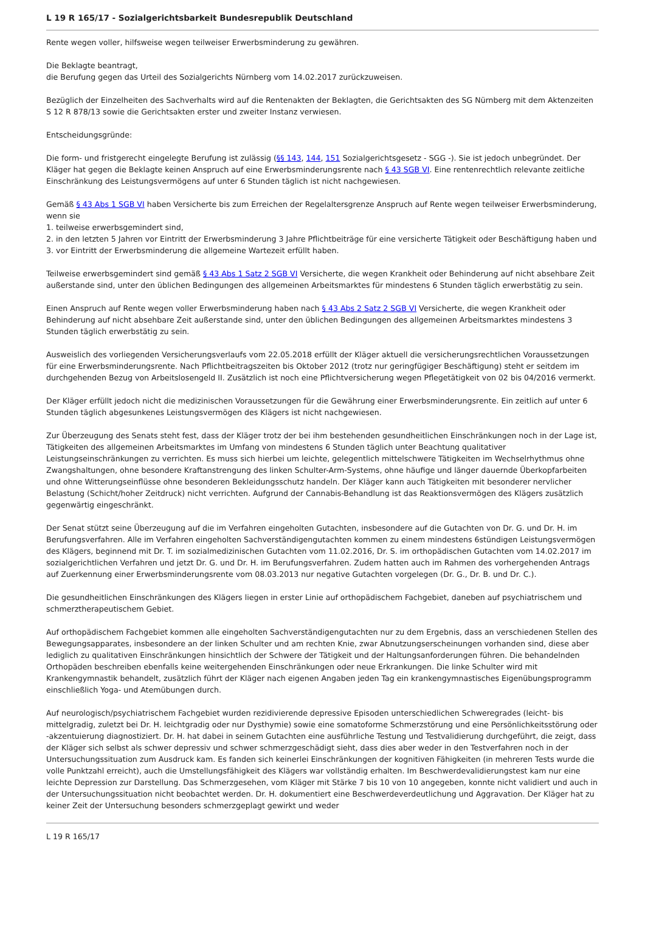L 19 R 165/17 - Sozialgerichtsbarkeit Bundesrepublik Deutschland
Rente wegen voller, hilfsweise wegen teilweiser Erwerbsminderung zu gewähren.
Die Beklagte beantragt,
die Berufung gegen das Urteil des Sozialgerichts Nürnberg vom 14.02.2017 zurückzuweisen.
Bezüglich der Einzelheiten des Sachverhalts wird auf die Rentenakten der Beklagten, die Gerichtsakten des SG Nürnberg mit dem Aktenzeiten S 12 R 878/13 sowie die Gerichtsakten erster und zweiter Instanz verwiesen.
Entscheidungsgründe:
Die form- und fristgerecht eingelegte Berufung ist zulässig (§§ 143, 144, 151 Sozialgerichtsgesetz - SGG -). Sie ist jedoch unbegründet. Der Kläger hat gegen die Beklagte keinen Anspruch auf eine Erwerbsminderungsrente nach § 43 SGB VI. Eine rentenrechtlich relevante zeitliche Einschränkung des Leistungsvermögens auf unter 6 Stunden täglich ist nicht nachgewiesen.
Gemäß § 43 Abs 1 SGB VI haben Versicherte bis zum Erreichen der Regelaltersgrenze Anspruch auf Rente wegen teilweiser Erwerbsminderung, wenn sie
1. teilweise erwerbsgemindert sind,
2. in den letzten 5 Jahren vor Eintritt der Erwerbsminderung 3 Jahre Pflichtbeiträge für eine versicherte Tätigkeit oder Beschäftigung haben und
3. vor Eintritt der Erwerbsminderung die allgemeine Wartezeit erfüllt haben.
Teilweise erwerbsgemindert sind gemäß § 43 Abs 1 Satz 2 SGB VI Versicherte, die wegen Krankheit oder Behinderung auf nicht absehbare Zeit außerstande sind, unter den üblichen Bedingungen des allgemeinen Arbeitsmarktes für mindestens 6 Stunden täglich erwerbstätig zu sein.
Einen Anspruch auf Rente wegen voller Erwerbsminderung haben nach § 43 Abs 2 Satz 2 SGB VI Versicherte, die wegen Krankheit oder Behinderung auf nicht absehbare Zeit außerstande sind, unter den üblichen Bedingungen des allgemeinen Arbeitsmarktes mindestens 3 Stunden täglich erwerbstätig zu sein.
Ausweislich des vorliegenden Versicherungsverlaufs vom 22.05.2018 erfüllt der Kläger aktuell die versicherungsrechtlichen Voraussetzungen für eine Erwerbsminderungsrente. Nach Pflichtbeitragszeiten bis Oktober 2012 (trotz nur geringfügiger Beschäftigung) steht er seitdem im durchgehenden Bezug von Arbeitslosengeld II. Zusätzlich ist noch eine Pflichtversicherung wegen Pflegetätigkeit von 02 bis 04/2016 vermerkt.
Der Kläger erfüllt jedoch nicht die medizinischen Voraussetzungen für die Gewährung einer Erwerbsminderungsrente. Ein zeitlich auf unter 6 Stunden täglich abgesunkenes Leistungsvermögen des Klägers ist nicht nachgewiesen.
Zur Überzeugung des Senats steht fest, dass der Kläger trotz der bei ihm bestehenden gesundheitlichen Einschränkungen noch in der Lage ist, Tätigkeiten des allgemeinen Arbeitsmarktes im Umfang von mindestens 6 Stunden täglich unter Beachtung qualitativer Leistungseinschränkungen zu verrichten. Es muss sich hierbei um leichte, gelegentlich mittelschwere Tätigkeiten im Wechselrhythmus ohne Zwangshaltungen, ohne besondere Kraftanstrengung des linken Schulter-Arm-Systems, ohne häufige und länger dauernde Überkopfarbeiten und ohne Witterungseinflüsse ohne besonderen Bekleidungsschutz handeln. Der Kläger kann auch Tätigkeiten mit besonderer nervlicher Belastung (Schicht/hoher Zeitdruck) nicht verrichten. Aufgrund der Cannabis-Behandlung ist das Reaktionsvermögen des Klägers zusätzlich gegenwärtig eingeschränkt.
Der Senat stützt seine Überzeugung auf die im Verfahren eingeholten Gutachten, insbesondere auf die Gutachten von Dr. G. und Dr. H. im Berufungsverfahren. Alle im Verfahren eingeholten Sachverständigengutachten kommen zu einem mindestens 6stündigen Leistungsvermögen des Klägers, beginnend mit Dr. T. im sozialmedizinischen Gutachten vom 11.02.2016, Dr. S. im orthopädischen Gutachten vom 14.02.2017 im sozialgerichtlichen Verfahren und jetzt Dr. G. und Dr. H. im Berufungsverfahren. Zudem hatten auch im Rahmen des vorhergehenden Antrags auf Zuerkennung einer Erwerbsminderungsrente vom 08.03.2013 nur negative Gutachten vorgelegen (Dr. G., Dr. B. und Dr. C.).
Die gesundheitlichen Einschränkungen des Klägers liegen in erster Linie auf orthopädischem Fachgebiet, daneben auf psychiatrischem und schmerztherapeutischem Gebiet.
Auf orthopädischem Fachgebiet kommen alle eingeholten Sachverständigengutachten nur zu dem Ergebnis, dass an verschiedenen Stellen des Bewegungsapparates, insbesondere an der linken Schulter und am rechten Knie, zwar Abnutzungserscheinungen vorhanden sind, diese aber lediglich zu qualitativen Einschränkungen hinsichtlich der Schwere der Tätigkeit und der Haltungsanforderungen führen. Die behandelnden Orthopäden beschreiben ebenfalls keine weitergehenden Einschränkungen oder neue Erkrankungen. Die linke Schulter wird mit Krankengymnastik behandelt, zusätzlich führt der Kläger nach eigenen Angaben jeden Tag ein krankengymnastisches Eigenübungsprogramm einschließlich Yoga- und Atemübungen durch.
Auf neurologisch/psychiatrischem Fachgebiet wurden rezidivierende depressive Episoden unterschiedlichen Schweregrades (leicht- bis mittelgradig, zuletzt bei Dr. H. leichtgradig oder nur Dysthymie) sowie eine somatoforme Schmerzstörung und eine Persönlichkeitsstörung oder -akzentuierung diagnostiziert. Dr. H. hat dabei in seinem Gutachten eine ausführliche Testung und Testvalidierung durchgeführt, die zeigt, dass der Kläger sich selbst als schwer depressiv und schwer schmerzgeschädigt sieht, dass dies aber weder in den Testverfahren noch in der Untersuchungssituation zum Ausdruck kam. Es fanden sich keinerlei Einschränkungen der kognitiven Fähigkeiten (in mehreren Tests wurde die volle Punktzahl erreicht), auch die Umstellungsfähigkeit des Klägers war vollständig erhalten. Im Beschwerdevalidierungstest kam nur eine leichte Depression zur Darstellung. Das Schmerzgesehen, vom Kläger mit Stärke 7 bis 10 von 10 angegeben, konnte nicht validiert und auch in der Untersuchungssituation nicht beobachtet werden. Dr. H. dokumentiert eine Beschwerdeverdeutlichung und Aggravation. Der Kläger hat zu keiner Zeit der Untersuchung besonders schmerzgeplagt gewirkt und weder
L 19 R 165/17